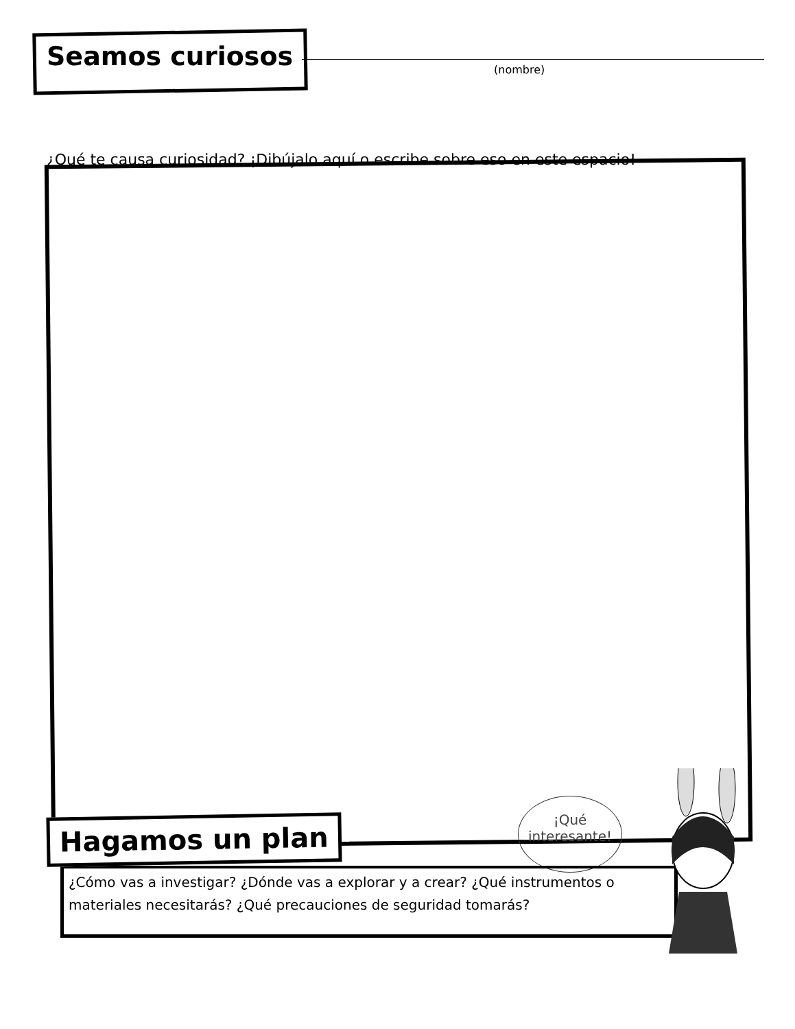Seamos curiosos
(nombre)
¿Qué te causa curiosidad? ¡Dibújalo aquí o escribe sobre eso en este espacio!
¡Qué
interesante!
Hagamos un plan
¿Cómo vas a investigar? ¿Dónde vas a explorar y a crear? ¿Qué instrumentos o materiales necesitarás? ¿Qué precauciones de seguridad tomarás?